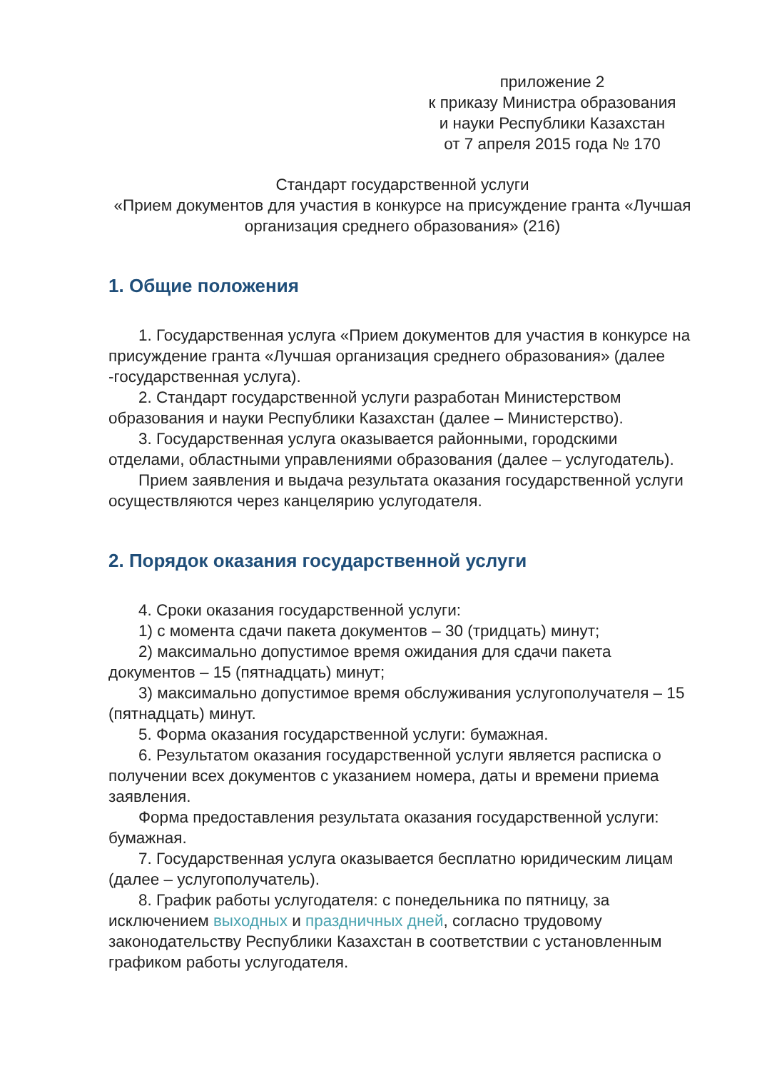приложение 2
к приказу Министра образования
и науки Республики Казахстан
от 7 апреля 2015 года № 170
Стандарт государственной услуги
«Прием документов для участия в конкурсе на присуждение гранта «Лучшая организация среднего образования» (216)
1. Общие положения
1. Государственная услуга «Прием документов для участия в конкурсе на присуждение гранта «Лучшая организация среднего образования» (далее -государственная услуга).
2. Стандарт государственной услуги разработан Министерством образования и науки Республики Казахстан (далее – Министерство).
3. Государственная услуга оказывается районными, городскими отделами, областными управлениями образования (далее – услугодатель).
Прием заявления и выдача результата оказания государственной услуги осуществляются через канцелярию услугодателя.
2. Порядок оказания государственной услуги
4. Сроки оказания государственной услуги:
1) с момента сдачи пакета документов – 30 (тридцать) минут;
2) максимально допустимое время ожидания для сдачи пакета документов – 15 (пятнадцать) минут;
3) максимально допустимое время обслуживания услугополучателя – 15 (пятнадцать) минут.
5. Форма оказания государственной услуги: бумажная.
6. Результатом оказания государственной услуги является расписка о получении всех документов с указанием номера, даты и времени приема заявления.
Форма предоставления результата оказания государственной услуги: бумажная.
7. Государственная услуга оказывается бесплатно юридическим лицам (далее – услугополучатель).
8. График работы услугодателя: с понедельника по пятницу, за исключением выходных и праздничных дней, согласно трудовому законодательству Республики Казахстан в соответствии с установленным графиком работы услугодателя.